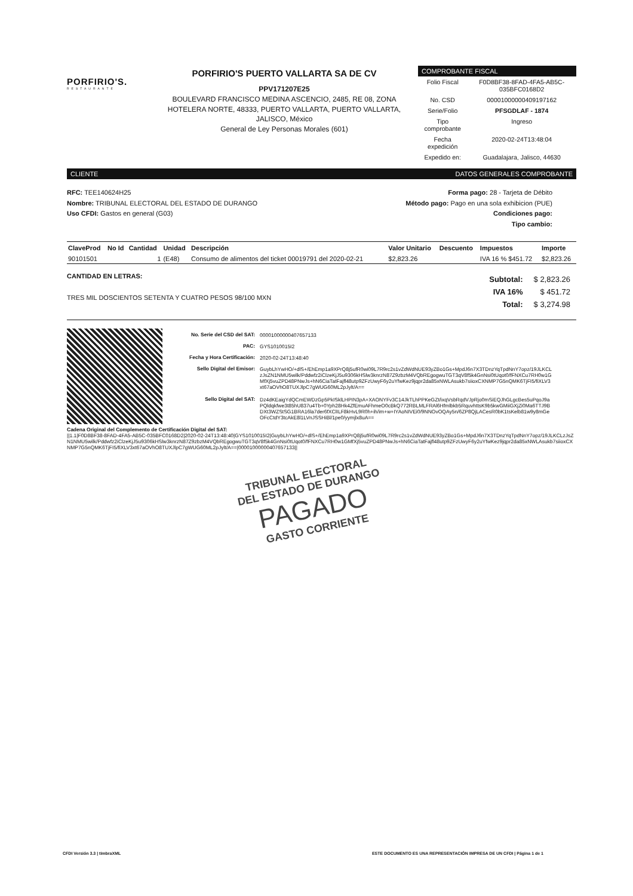PORFIRIO'S.
RESTAURANTE
PORFIRIO'S PUERTO VALLARTA SA DE CV
PPV171207E25
BOULEVARD FRANCISCO MEDINA ASCENCIO, 2485, RE 08, ZONA HOTELERA NORTE, 48333, PUERTO VALLARTA, PUERTO VALLARTA, JALISCO, México
General de Ley Personas Morales (601)
COMPROBANTE FISCAL
| Folio Fiscal | F0D8BF38-8FAD-4FA5-AB5C-035BFC0168D2 |
| No. CSD | 00001000000409197162 |
| Serie/Folio | PFSGDLAF - 1874 |
| Tipo comprobante | Ingreso |
| Fecha expedición | 2020-02-24T13:48:04 |
| Expedido en: | Guadalajara, Jalisco, 44630 |
CLIENTE DATOS GENERALES COMPROBANTE
RFC: TEE140624H25
Nombre: TRIBUNAL ELECTORAL DEL ESTADO DE DURANGO
Uso CFDI: Gastos en general (G03)
Forma pago: 28 - Tarjeta de Débito
Método pago: Pago en una sola exhibicion (PUE)
Condiciones pago:
Tipo cambio:
| ClaveProd | No Id | Cantidad | Unidad | Descripción | Valor Unitario | Descuento | Impuestos | Importe |
| --- | --- | --- | --- | --- | --- | --- | --- | --- |
| 90101501 | | 1 | (E48) | Consumo de alimentos del ticket 00019791 del 2020-02-21 | $2,823.26 | | IVA 16 % $451.72 | $2,823.26 |
CANTIDAD EN LETRAS:
TRES MIL DOSCIENTOS SETENTA Y CUATRO PESOS 98/100 MXN
| Subtotal: | $ 2,823.26 |
| IVA 16% | $ 451.72 |
| Total: | $ 3,274.98 |
| No. Serie del CSD del SAT: | 00001000000407657133 |
| PAC: | GYS1010015I2 |
| Fecha y Hora Certificación: | 2020-02-24T13:48:40 |
| Sello Digital del Emisor: | GuybLhYwHO/+dlS+/EhEmp1a9XPrQ8j5ufR0wi09L7R9rc2s1vZdWdNUE93yZBo1Gs+MpdJ6n7X3TDnzYqTpdNnY7opz/19JLKCLzJsZN1NMU5wilk/Pddwfz2iClzeKjJ5u9306kHSlw3knrzN87Z9zbzM4VQbREgogwuTGT3qV8f5k4GnNsi0tUqot0/fFNXCu7RH0w1GMfXj5vuZPD48PNwJs+hN6CiaTatFajfl48utp9ZFzUwyF6y2uYfwKez9jqpr2da85xNWLAsukb7siioxCXNMP7G5nQMK6TjFI5/fiXLV3xt67aOVhO8TUXJlpC7gWUG60ML2pJylt/A== |
| Sello Digital del SAT: | Dz4dKEaigYdQCmEWDzGp5PkISklLHPIN3pA+XAONYFv3C14JkTLhPPKeGZt/ixqVsbRqdVJpRjo0mSiEQJhGLgcBes5uPqoJ9aPQldqkfwe3t85hU837u4Tb+0Yph28Hk4ZfEmuAFhmeO0cBkQ772RBLMLFRAl6Hfmlbkb5RquvhttsK9b5kwGMiiGXjZi0Ma6TTJ9BDXt3WZStSG1BRA16la7der6fXClILF8kHvL9R0h+ih/im+w+IYAoNIVEi0/9NNOvOQAy5n/6ZP8QjLACesR0bK1tsKelb81w9y8mGeOFcCtdY3tcAkE8l1LVnJSSHiBl/1pe0/yymjlx8uA== |
Cadena Original del Complemento de Certificación Digital del SAT:
||1.1|F0D8BF38-8FAD-4FA5-AB5C-035BFC0168D2|2020-02-24T13:48:40|GYS1010015I2|GuybLhYwHO/+dlS+/EhEmp1a9XPrQ8j5ufR0wi09L7R9rc2s1vZdWdNUE93yZBo1Gs+MpdJ6n7X3TDnzYqTpdNnY7opz/19JLKCLzJsZN1NMU5wilk/Pddwfz2iClzeKjJ5u9306kHSlw3knrzN87Z9zbzM4VQbREgogwuTGT3qV8f5k4GnNsi0tUqot0/fFNXCu7RH0w1GMfXj5vuZPD48PNwJs+hN6CiaTatFajfl48utp9ZFzUwyF6y2uYfwKez9jqpr2da85xNWLAsukb7siioxCXNMP7G5nQMK6TjFI5/fiXLV3xt67aOVhO8TUXJlpC7gWUG60ML2pJylt/A==|00001000000407657133||
TRIBUNAL ELECTORAL
DEL ESTADO DE DURANGO
PAGADO
GASTO CORRIENTE
CFDI Versión 3.3 | timbraXML ESTE DOCUMENTO ES UNA REPRESENTACIÓN IMPRESA DE UN CFDI | Página 1 de 1